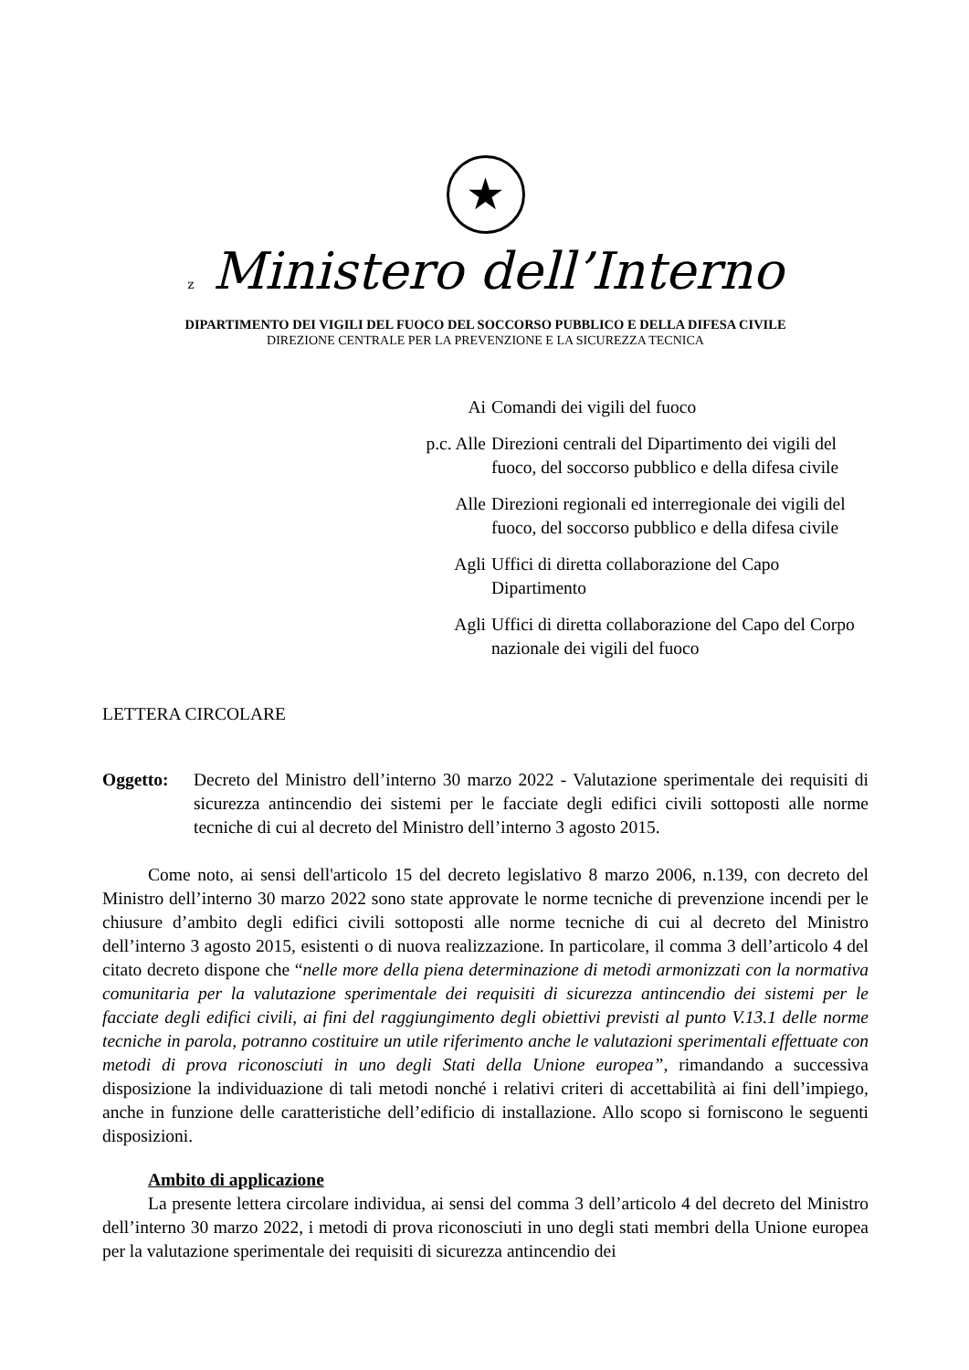★
z Ministero dell’Interno
DIPARTIMENTO DEI VIGILI DEL FUOCO DEL SOCCORSO PUBBLICO E DELLA DIFESA CIVILE
DIREZIONE CENTRALE PER LA PREVENZIONE E LA SICUREZZA TECNICA
Ai Comandi dei vigili del fuoco
p.c. Alle Direzioni centrali del Dipartimento dei vigili del fuoco, del soccorso pubblico e della difesa civile
Alle Direzioni regionali ed interregionale dei vigili del fuoco, del soccorso pubblico e della difesa civile
Agli Uffici di diretta collaborazione del Capo Dipartimento
Agli Uffici di diretta collaborazione del Capo del Corpo nazionale dei vigili del fuoco
LETTERA CIRCOLARE
Oggetto: Decreto del Ministro dell’interno 30 marzo 2022 - Valutazione sperimentale dei requisiti di sicurezza antincendio dei sistemi per le facciate degli edifici civili sottoposti alle norme tecniche di cui al decreto del Ministro dell’interno 3 agosto 2015.
Come noto, ai sensi dell'articolo 15 del decreto legislativo 8 marzo 2006, n.139, con decreto del Ministro dell’interno 30 marzo 2022 sono state approvate le norme tecniche di prevenzione incendi per le chiusure d’ambito degli edifici civili sottoposti alle norme tecniche di cui al decreto del Ministro dell’interno 3 agosto 2015, esistenti o di nuova realizzazione. In particolare, il comma 3 dell’articolo 4 del citato decreto dispone che “nelle more della piena determinazione di metodi armonizzati con la normativa comunitaria per la valutazione sperimentale dei requisiti di sicurezza antincendio dei sistemi per le facciate degli edifici civili, ai fini del raggiungimento degli obiettivi previsti al punto V.13.1 delle norme tecniche in parola, potranno costituire un utile riferimento anche le valutazioni sperimentali effettuate con metodi di prova riconosciuti in uno degli Stati della Unione europea”, rimandando a successiva disposizione la individuazione di tali metodi nonché i relativi criteri di accettabilità ai fini dell’impiego, anche in funzione delle caratteristiche dell’edificio di installazione. Allo scopo si forniscono le seguenti disposizioni.
Ambito di applicazione
La presente lettera circolare individua, ai sensi del comma 3 dell’articolo 4 del decreto del Ministro dell’interno 30 marzo 2022, i metodi di prova riconosciuti in uno degli stati membri della Unione europea per la valutazione sperimentale dei requisiti di sicurezza antincendio dei